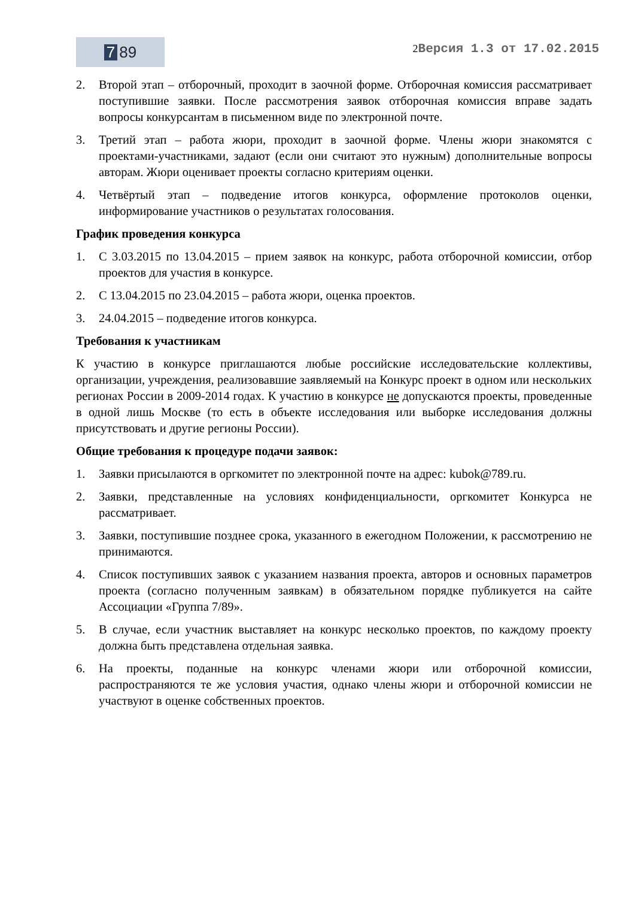7 89
2 Версия 1.3 от 17.02.2015
2. Второй этап – отборочный, проходит в заочной форме. Отборочная комиссия рассматривает поступившие заявки. После рассмотрения заявок отборочная комиссия вправе задать вопросы конкурсантам в письменном виде по электронной почте.
3. Третий этап – работа жюри, проходит в заочной форме. Члены жюри знакомятся с проектами-участниками, задают (если они считают это нужным) дополнительные вопросы авторам. Жюри оценивает проекты согласно критериям оценки.
4. Четвёртый этап – подведение итогов конкурса, оформление протоколов оценки, информирование участников о результатах голосования.
График проведения конкурса
1. С 3.03.2015 по 13.04.2015 – прием заявок на конкурс, работа отборочной комиссии, отбор проектов для участия в конкурсе.
2. С 13.04.2015 по 23.04.2015 – работа жюри, оценка проектов.
3. 24.04.2015 – подведение итогов конкурса.
Требования к участникам
К участию в конкурсе приглашаются любые российские исследовательские коллективы, организации, учреждения, реализовавшие заявляемый на Конкурс проект в одном или нескольких регионах России в 2009-2014 годах. К участию в конкурсе не допускаются проекты, проведенные в одной лишь Москве (то есть в объекте исследования или выборке исследования должны присутствовать и другие регионы России).
Общие требования к процедуре подачи заявок:
1. Заявки присылаются в оргкомитет по электронной почте на адрес: kubok@789.ru.
2. Заявки, представленные на условиях конфиденциальности, оргкомитет Конкурса не рассматривает.
3. Заявки, поступившие позднее срока, указанного в ежегодном Положении, к рассмотрению не принимаются.
4. Список поступивших заявок с указанием названия проекта, авторов и основных параметров проекта (согласно полученным заявкам) в обязательном порядке публикуется на сайте Ассоциации «Группа 7/89».
5. В случае, если участник выставляет на конкурс несколько проектов, по каждому проекту должна быть представлена отдельная заявка.
6. На проекты, поданные на конкурс членами жюри или отборочной комиссии, распространяются те же условия участия, однако члены жюри и отборочной комиссии не участвуют в оценке собственных проектов.